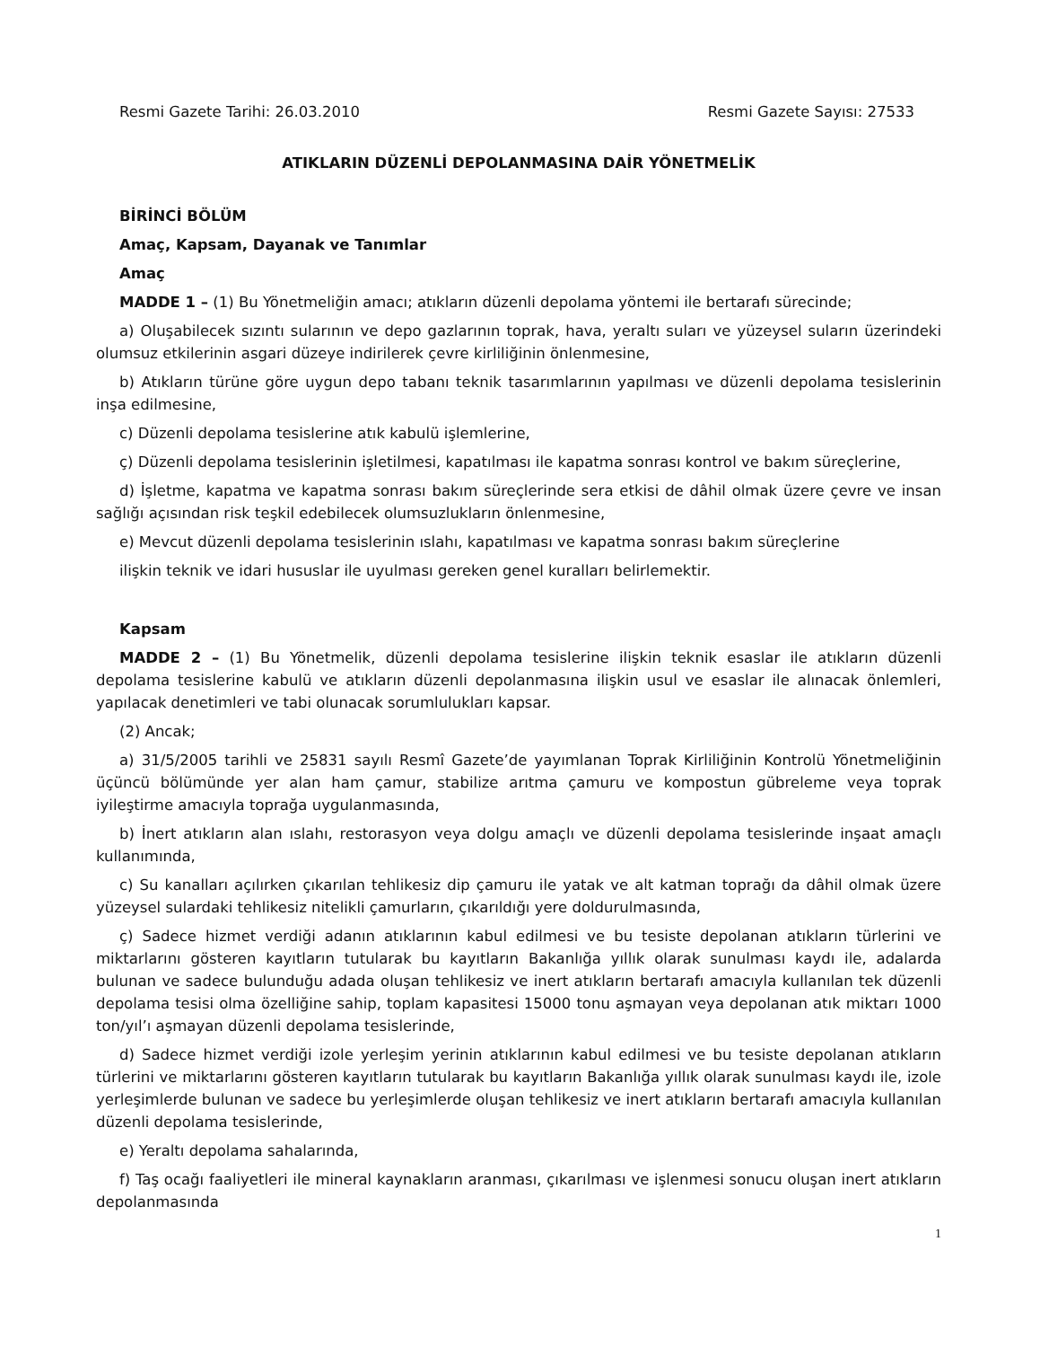Resmi Gazete Tarihi: 26.03.2010 Resmi Gazete Sayısı: 27533
ATIKLARIN DÜZENLİ DEPOLANMASINA DAİR YÖNETMELİK
BİRİNCİ BÖLÜM
Amaç, Kapsam, Dayanak ve Tanımlar
Amaç
MADDE 1 – (1) Bu Yönetmeliğin amacı; atıkların düzenli depolama yöntemi ile bertarafı sürecinde;
a) Oluşabilecek sızıntı sularının ve depo gazlarının toprak, hava, yeraltı suları ve yüzeysel suların üzerindeki olumsuz etkilerinin asgari düzeye indirilerek çevre kirliliğinin önlenmesine,
b) Atıkların türüne göre uygun depo tabanı teknik tasarımlarının yapılması ve düzenli depolama tesislerinin inşa edilmesine,
c) Düzenli depolama tesislerine atık kabulü işlemlerine,
ç) Düzenli depolama tesislerinin işletilmesi, kapatılması ile kapatma sonrası kontrol ve bakım süreçlerine,
d) İşletme, kapatma ve kapatma sonrası bakım süreçlerinde sera etkisi de dâhil olmak üzere çevre ve insan sağlığı açısından risk teşkil edebilecek olumsuzlukların önlenmesine,
e) Mevcut düzenli depolama tesislerinin ıslahı, kapatılması ve kapatma sonrası bakım süreçlerine
ilişkin teknik ve idari hususlar ile uyulması gereken genel kuralları belirlemektir.
Kapsam
MADDE 2 – (1) Bu Yönetmelik, düzenli depolama tesislerine ilişkin teknik esaslar ile atıkların düzenli depolama tesislerine kabulü ve atıkların düzenli depolanmasına ilişkin usul ve esaslar ile alınacak önlemleri, yapılacak denetimleri ve tabi olunacak sorumlulukları kapsar.
(2) Ancak;
a) 31/5/2005 tarihli ve 25831 sayılı Resmî Gazete’de yayımlanan Toprak Kirliliğinin Kontrolü Yönetmeliğinin üçüncü bölümünde yer alan ham çamur, stabilize arıtma çamuru ve kompostun gübreleme veya toprak iyileştirme amacıyla toprağa uygulanmasında,
b) İnert atıkların alan ıslahı, restorasyon veya dolgu amaçlı ve düzenli depolama tesislerinde inşaat amaçlı kullanımında,
c) Su kanalları açılırken çıkarılan tehlikesiz dip çamuru ile yatak ve alt katman toprağı da dâhil olmak üzere yüzeysel sulardaki tehlikesiz nitelikli çamurların, çıkarıldığı yere doldurulmasında,
ç) Sadece hizmet verdiği adanın atıklarının kabul edilmesi ve bu tesiste depolanan atıkların türlerini ve miktarlarını gösteren kayıtların tutularak bu kayıtların Bakanlığa yıllık olarak sunulması kaydı ile, adalarda bulunan ve sadece bulunduğu adada oluşan tehlikesiz ve inert atıkların bertarafı amacıyla kullanılan tek düzenli depolama tesisi olma özelliğine sahip, toplam kapasitesi 15000 tonu aşmayan veya depolanan atık miktarı 1000 ton/yıl’ı aşmayan düzenli depolama tesislerinde,
d) Sadece hizmet verdiği izole yerleşim yerinin atıklarının kabul edilmesi ve bu tesiste depolanan atıkların türlerini ve miktarlarını gösteren kayıtların tutularak bu kayıtların Bakanlığa yıllık olarak sunulması kaydı ile, izole yerleşimlerde bulunan ve sadece bu yerleşimlerde oluşan tehlikesiz ve inert atıkların bertarafı amacıyla kullanılan düzenli depolama tesislerinde,
e) Yeraltı depolama sahalarında,
f) Taş ocağı faaliyetleri ile mineral kaynakların aranması, çıkarılması ve işlenmesi sonucu oluşan inert atıkların depolanmasında
1